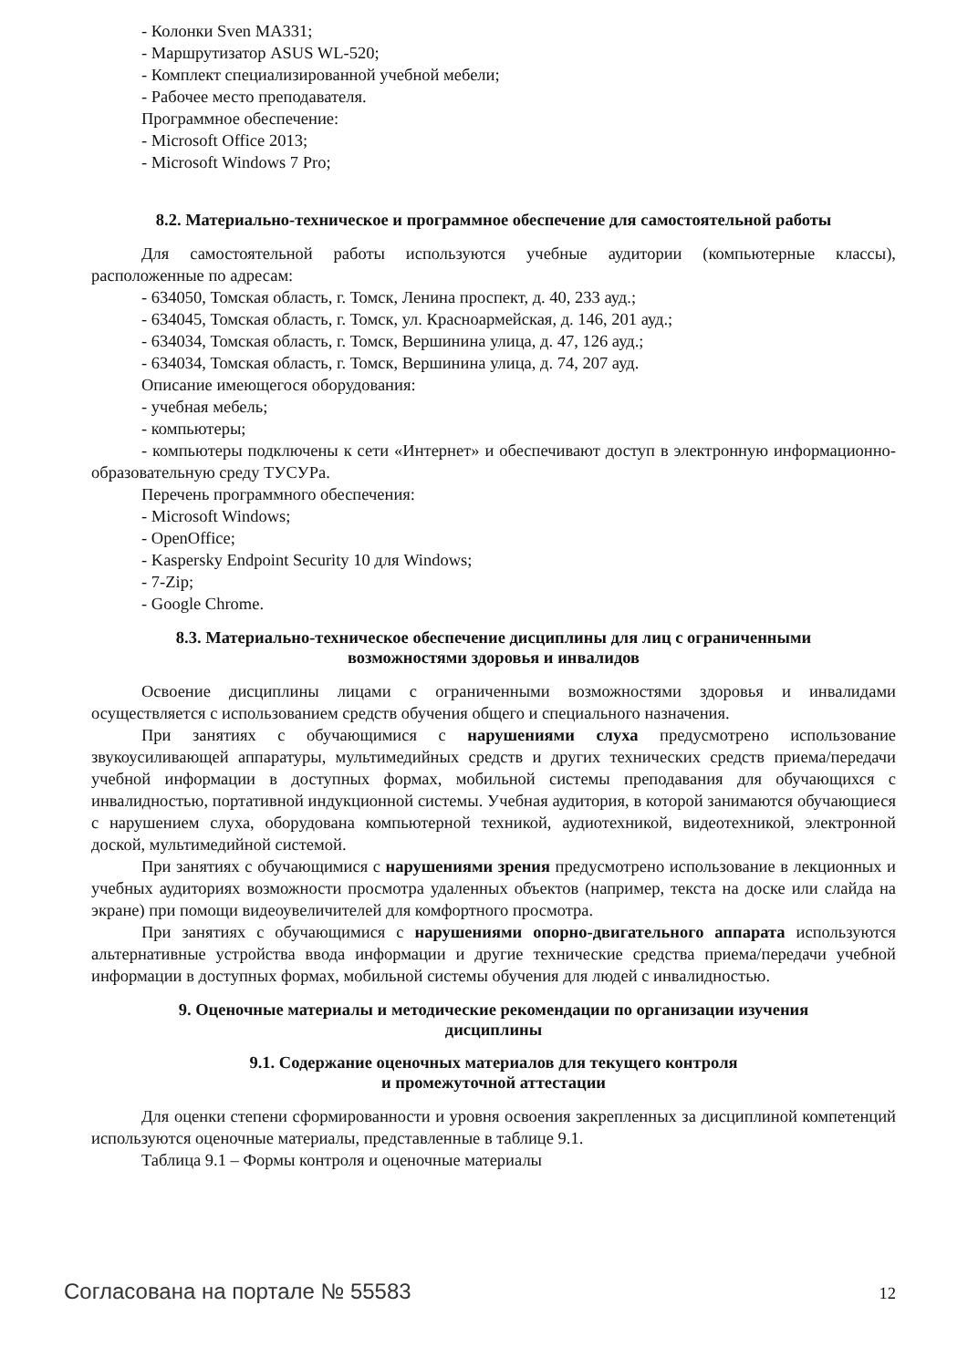- Колонки Sven MA331;
- Маршрутизатор ASUS WL-520;
- Комплект специализированной учебной мебели;
- Рабочее место преподавателя.
Программное обеспечение:
- Microsoft Office 2013;
- Microsoft Windows 7 Pro;
8.2. Материально-техническое и программное обеспечение для самостоятельной работы
Для самостоятельной работы используются учебные аудитории (компьютерные классы), расположенные по адресам:
- 634050, Томская область, г. Томск, Ленина проспект, д. 40, 233 ауд.;
- 634045, Томская область, г. Томск, ул. Красноармейская, д. 146, 201 ауд.;
- 634034, Томская область, г. Томск, Вершинина улица, д. 47, 126 ауд.;
- 634034, Томская область, г. Томск, Вершинина улица, д. 74, 207 ауд.
Описание имеющегося оборудования:
- учебная мебель;
- компьютеры;
- компьютеры подключены к сети «Интернет» и обеспечивают доступ в электронную информационно-образовательную среду ТУСУРа.
Перечень программного обеспечения:
- Microsoft Windows;
- OpenOffice;
- Kaspersky Endpoint Security 10 для Windows;
- 7-Zip;
- Google Chrome.
8.3. Материально-техническое обеспечение дисциплины для лиц с ограниченными
возможностями здоровья и инвалидов
Освоение дисциплины лицами с ограниченными возможностями здоровья и инвалидами осуществляется с использованием средств обучения общего и специального назначения.
При занятиях с обучающимися с нарушениями слуха предусмотрено использование звукоусиливающей аппаратуры, мультимедийных средств и других технических средств приема/передачи учебной информации в доступных формах, мобильной системы преподавания для обучающихся с инвалидностью, портативной индукционной системы. Учебная аудитория, в которой занимаются обучающиеся с нарушением слуха, оборудована компьютерной техникой, аудиотехникой, видеотехникой, электронной доской, мультимедийной системой.
При занятиях с обучающимися с нарушениями зрения предусмотрено использование в лекционных и учебных аудиториях возможности просмотра удаленных объектов (например, текста на доске или слайда на экране) при помощи видеоувеличителей для комфортного просмотра.
При занятиях с обучающимися с нарушениями опорно-двигательного аппарата используются альтернативные устройства ввода информации и другие технические средства приема/передачи учебной информации в доступных формах, мобильной системы обучения для людей с инвалидностью.
9. Оценочные материалы и методические рекомендации по организации изучения
дисциплины
9.1. Содержание оценочных материалов для текущего контроля
и промежуточной аттестации
Для оценки степени сформированности и уровня освоения закрепленных за дисциплиной компетенций используются оценочные материалы, представленные в таблице 9.1.
Таблица 9.1 – Формы контроля и оценочные материалы
Согласована на портале № 55583 12